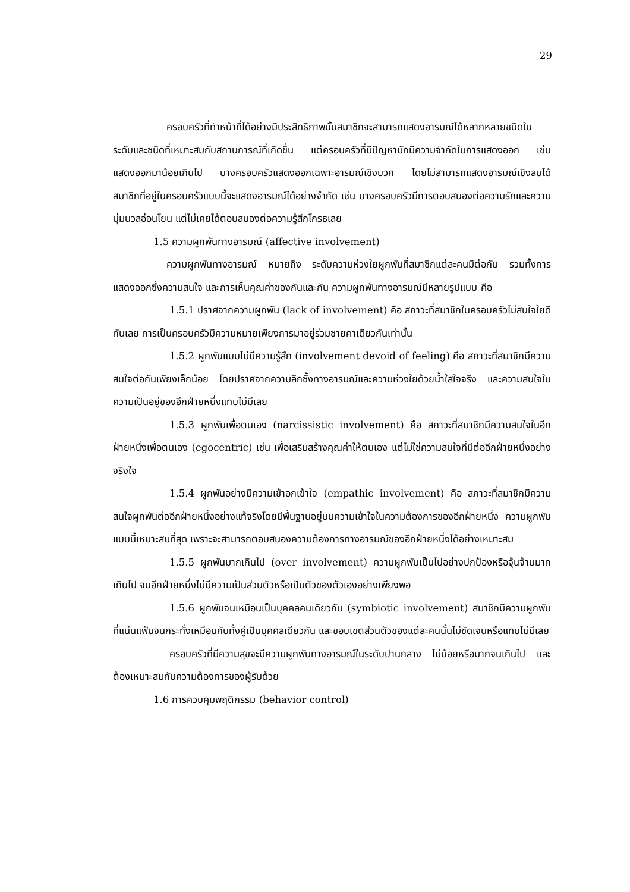29
ครอบครัวที่ทำหน้าที่ได้อย่างมีประสิทธิภาพนั้นสมาชิกจะสามารถแสดงอารมณ์ได้หลากหลายชนิดในระดับและชนิดที่เหมาะสมกับสถานการณ์ที่เกิดขึ้น แต่ครอบครัวที่มีปัญหามักมีความจำกัดในการแสดงออก เช่น แสดงออกมาน้อยเกินไป บางครอบครัวแสดงออกเฉพาะอารมณ์เชิงบวก โดยไม่สามารถแสดงอารมณ์เชิงลบได้ สมาชิกที่อยู่ในครอบครัวแบบนี้จะแสดงอารมณ์ได้อย่างจำกัด เช่น บางครอบครัวมีการตอบสนองต่อความรักและความนุ่มนวลอ่อนโยน แต่ไม่เคยได้ตอบสนองต่อความรู้สึกโกรธเลย
1.5 ความผูกพันทางอารมณ์ (affective involvement)
ความผูกพันทางอารมณ์ หมายถึง ระดับความห่วงใยผูกพันที่สมาชิกแต่ละคนมีต่อกัน รวมทั้งการแสดงออกซึ่งความสนใจ และการเห็นคุณค่าของกันและกัน ความผูกพันทางอารมณ์มีหลายรูปแบบ คือ
1.5.1 ปราศจากความผูกพัน (lack of involvement) คือ สภาวะที่สมาชิกในครอบครัวไม่สนใจใยดีกันเลย การเป็นครอบครัวมีความหมายเพียงการมาอยู่ร่วมชายคาเดียวกันเท่านั้น
1.5.2 ผูกพันแบบไม่มีความรู้สึก (involvement devoid of feeling) คือ สภาวะที่สมาชิกมีความสนใจต่อกันเพียงเล็กน้อย โดยปราศจากความลึกซึ้งทางอารมณ์และความห่วงใยด้วยน้ำใสใจจริง และความสนใจในความเป็นอยู่ของอีกฝ่ายหนึ่งแทบไม่มีเลย
1.5.3 ผูกพันเพื่อตนเอง (narcissistic involvement) คือ สภาวะที่สมาชิกมีความสนใจในอีกฝ่ายหนึ่งเพื่อตนเอง (egocentric) เช่น เพื่อเสริมสร้างคุณค่าให้ตนเอง แต่ไม่ใช่ความสนใจที่มีต่ออีกฝ่ายหนึ่งอย่างจริงใจ
1.5.4 ผูกพันอย่างมีความเข้าอกเข้าใจ (empathic involvement) คือ สภาวะที่สมาชิกมีความสนใจผูกพันต่ออีกฝ่ายหนึ่งอย่างแท้จริงโดยมีพื้นฐานอยู่บนความเข้าใจในความต้องการของอีกฝ่ายหนึ่ง ความผูกพันแบบนี้เหมาะสมที่สุด เพราะจะสามารถตอบสนองความต้องการทางอารมณ์ของอีกฝ่ายหนึ่งได้อย่างเหมาะสม
1.5.5 ผูกพันมากเกินไป (over involvement) ความผูกพันเป็นไปอย่างปกป้องหรือจุ้นจ้านมากเกินไป จนอีกฝ่ายหนึ่งไม่มีความเป็นส่วนตัวหรือเป็นตัวของตัวเองอย่างเพียงพอ
1.5.6 ผูกพันจนเหมือนเป็นบุคคลคนเดียวกัน (symbiotic involvement) สมาชิกมีความผูกพันที่แน่นแฟ้นจนกระทั่งเหมือนกับทั้งคู่เป็นบุคคลเดียวกัน และขอบเขตส่วนตัวของแต่ละคนนั้นไม่ชัดเจนหรือแทบไม่มีเลย
ครอบครัวที่มีความสุขจะมีความผูกพันทางอารมณ์ในระดับปานกลาง ไม่น้อยหรือมากจนเกินไป และต้องเหมาะสมกับความต้องการของผู้รับด้วย
1.6 การควบคุมพฤติกรรม (behavior control)